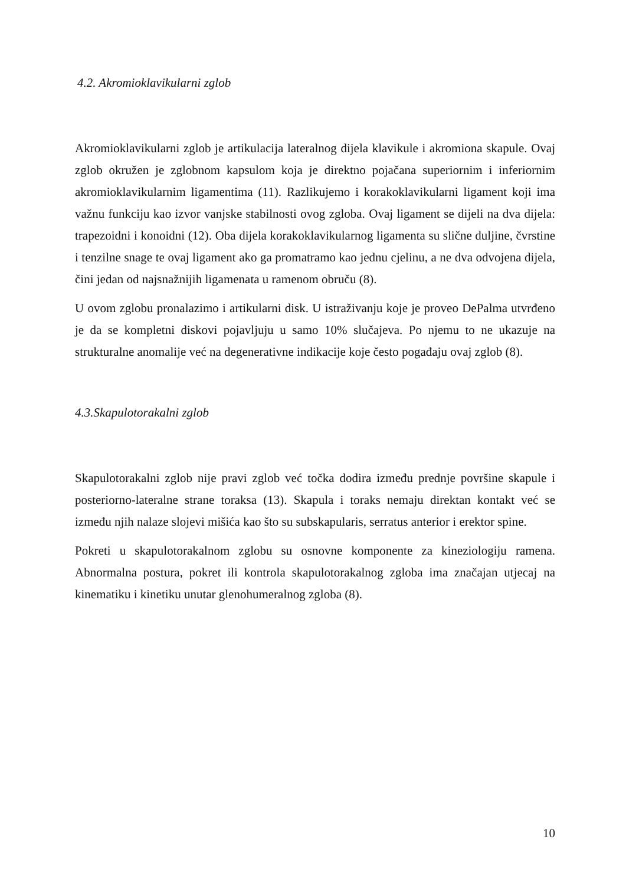4.2. Akromioklavikularni zglob
Akromioklavikularni zglob je artikulacija lateralnog dijela klavikule i akromiona skapule. Ovaj zglob okružen je zglobnom kapsulom koja je direktno pojačana superiornim i inferiornim akromioklavikularnim ligamentima (11). Razlikujemo i korakoklavikularni ligament koji ima važnu funkciju kao izvor vanjske stabilnosti ovog zgloba. Ovaj ligament se dijeli na dva dijela: trapezoidni i konoidni (12). Oba dijela korakoklavikularnog ligamenta su slične duljine, čvrstine i tenzilne snage te ovaj ligament ako ga promatramo kao jednu cjelinu, a ne dva odvojena dijela, čini jedan od najsnažnijih ligamenata u ramenom obruču (8).
U ovom zglobu pronalazimo i artikularni disk. U istraživanju koje je proveo DePalma utvrđeno je da se kompletni diskovi pojavljuju u samo 10% slučajeva. Po njemu to ne ukazuje na strukturalne anomalije već na degenerativne indikacije koje često pogađaju ovaj zglob (8).
4.3.Skapulotorakalni zglob
Skapulotorakalni zglob nije pravi zglob već točka dodira između prednje površine skapule i posteriorno-lateralne strane toraksa (13). Skapula i toraks nemaju direktan kontakt već se između njih nalaze slojevi mišića kao što su subskapularis, serratus anterior i erektor spine.
Pokreti u skapulotorakalnom zglobu su osnovne komponente za kineziologiju ramena. Abnormalna postura, pokret ili kontrola skapulotorakalnog zgloba ima značajan utjecaj na kinematiku i kinetiku unutar glenohumeralnog zgloba (8).
10